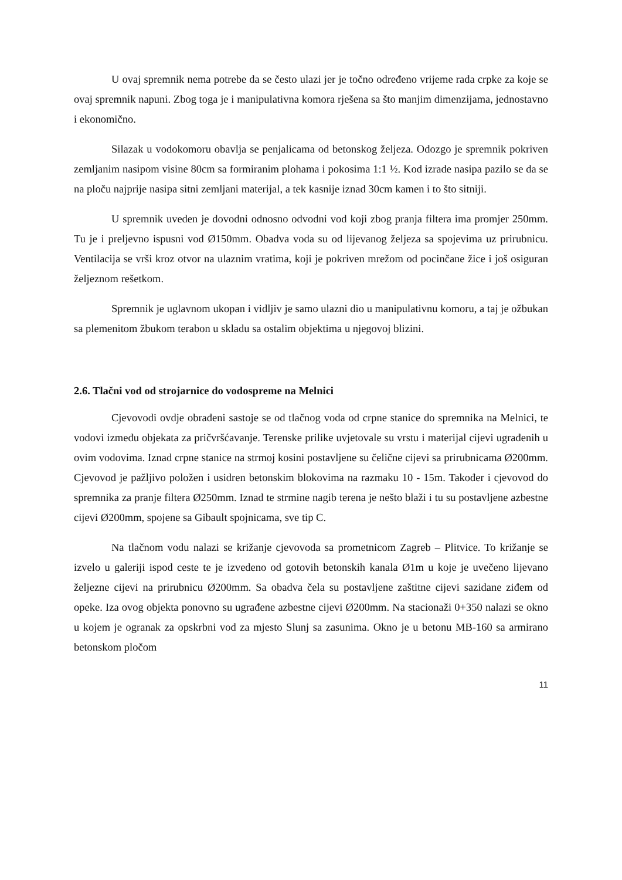U ovaj spremnik nema potrebe da se često ulazi jer je točno određeno vrijeme rada crpke za koje se ovaj spremnik napuni. Zbog toga je i manipulativna komora rješena sa što manjim dimenzijama, jednostavno i ekonomično.
Silazak u vodokomoru obavlja se penjalicama od betonskog željeza. Odozgo je spremnik pokriven zemljanim nasipom visine 80cm sa formiranim plohama i pokosima 1:1 ½. Kod izrade nasipa pazilo se da se na ploču najprije nasipa sitni zemljani materijal, a tek kasnije iznad 30cm kamen i to što sitniji.
U spremnik uveden je dovodni odnosno odvodni vod koji zbog pranja filtera ima promjer 250mm. Tu je i preljevno ispusni vod Ø150mm. Obadva voda su od lijevanog željeza sa spojevima uz prirubnicu. Ventilacija se vrši kroz otvor na ulaznim vratima, koji je pokriven mrežom od pocinčane žice i još osiguran željeznom rešetkom.
Spremnik je uglavnom ukopan i vidljiv je samo ulazni dio u manipulativnu komoru, a taj je ožbukan sa plemenitom žbukom terabon u skladu sa ostalim objektima u njegovoj blizini.
2.6. Tlačni vod od strojarnice do vodospreme na Melnici
Cjevovodi ovdje obrađeni sastoje se od tlačnog voda od crpne stanice do spremnika na Melnici, te vodovi između objekata za pričvršćavanje. Terenske prilike uvjetovale su vrstu i materijal cijevi ugrađenih u ovim vodovima. Iznad crpne stanice na strmoj kosini postavljene su čelične cijevi sa prirubnicama Ø200mm. Cjevovod je pažljivo položen i usidren betonskim blokovima na razmaku 10 - 15m. Također i cjevovod do spremnika za pranje filtera Ø250mm. Iznad te strmine nagib terena je nešto blaži i tu su postavljene azbestne cijevi Ø200mm, spojene sa Gibault spojnicama, sve tip C.
Na tlačnom vodu nalazi se križanje cjevovoda sa prometnicom Zagreb – Plitvice. To križanje se izvelo u galeriji ispod ceste te je izvedeno od gotovih betonskih kanala Ø1m u koje je uvečeno lijevano željezne cijevi na prirubnicu Ø200mm. Sa obadva čela su postavljene zaštitne cijevi sazidane ziđem od opeke. Iza ovog objekta ponovno su ugrađene azbestne cijevi Ø200mm. Na stacionaži 0+350 nalazi se okno u kojem je ogranak za opskrbni vod za mjesto Slunj sa zasunima. Okno je u betonu MB-160 sa armirano betonskom pločom
11